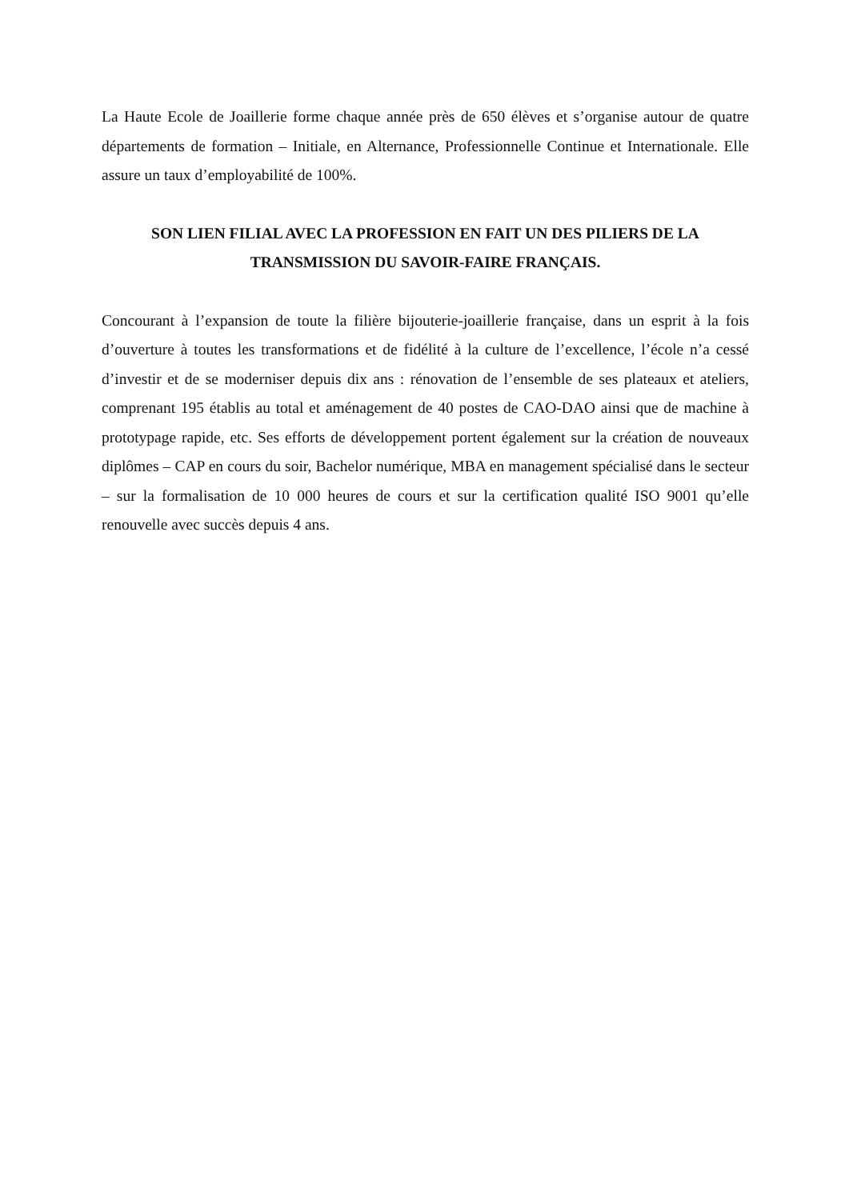La Haute Ecole de Joaillerie forme chaque année près de 650 élèves et s’organise autour de quatre départements de formation – Initiale, en Alternance, Professionnelle Continue et Internationale. Elle assure un taux d’employabilité de 100%.
SON LIEN FILIAL AVEC LA PROFESSION EN FAIT UN DES PILIERS DE LA TRANSMISSION DU SAVOIR-FAIRE FRANÇAIS.
Concourant à l’expansion de toute la filière bijouterie-joaillerie française, dans un esprit à la fois d’ouverture à toutes les transformations et de fidélité à la culture de l’excellence, l’école n’a cessé d’investir et de se moderniser depuis dix ans : rénovation de l’ensemble de ses plateaux et ateliers, comprenant 195 établis au total et aménagement de 40 postes de CAO-DAO ainsi que de machine à prototypage rapide, etc. Ses efforts de développement portent également sur la création de nouveaux diplômes – CAP en cours du soir, Bachelor numérique, MBA en management spécialisé dans le secteur – sur la formalisation de 10 000 heures de cours et sur la certification qualité ISO 9001 qu’elle renouvelle avec succès depuis 4 ans.